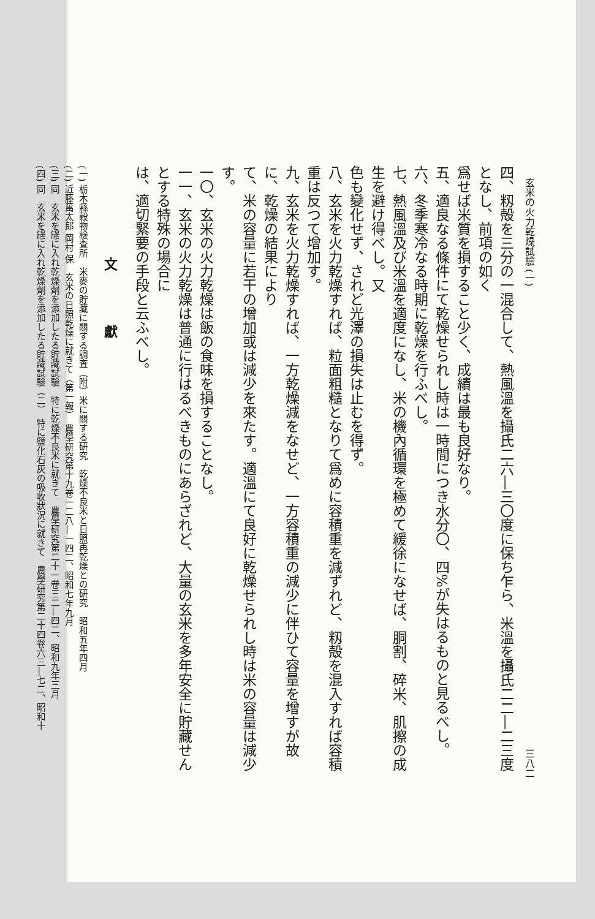玄米の火力乾燥試驗 (一) 三八二
四、籾殻を三分の一混合して、熱風溫を攝氏二六―三〇度に保ち乍ら、米溫を攝氏二二―二三度となし、前項の如く
爲せば米質を損すること少く、成績は最も良好なり。
五、適良なる條件にて乾燥せられし時は一時間につき水分〇、四%が失はるものと見るべし。
六、冬季寒冷なる時期に乾燥を行ふべし。
七、熱風溫及び米溫を適度になし、米の機內循環を極めて緩徐になせば、胴割、碎米、肌擦の成生を避け得べし。又
色も變化せず、されど光澤の損失は止むを得ず。
八、玄米を火力乾燥すれば、粒面粗糙となりて爲めに容積重を減ずれど、籾殻を混入すれば容積重は反つて增加す。
九、玄米を火力乾燥すれば、一方乾燥減をなせど、一方容積重の減少に伴ひて容量を增すが故に、乾燥の結果により
て、米の容量に若干の增加或は減少を來たす。適溫にて良好に乾燥せられし時は米の容量は減少す。
一〇、玄米の火力乾燥は飯の食味を損することなし。
一一、玄米の火力乾燥は普通に行はるべきものにあらざれど、大量の玄米を多年安全に貯藏せんとする特殊の場合に
は、適切緊要の手段と云ふべし。
文 獻
(一) 栃木縣穀物檢查所　米麥の貯藏に關する調査（附）米に關する研究　乾燥不良米と日照再乾燥との研究　昭和五年四月
(二) 近藤萬太郎 岡村 保　玄米の日照乾燥に就きて（第一報）　農學研究第十九卷一二八―一四二、昭和七年九月
(三) 同　玄米を罎に入れ乾燥劑を添加したる貯藏試驗　特に乾燥不良米に就きて　農學研究第二十一卷三二―四二、昭和九年三月
(四) 同　玄米を罎に入れ乾燥劑を添加したる貯藏試驗（二）　特に鹽化石灰の吸收狀況に就きて　農學研究第二十四卷六三―七二、昭和十